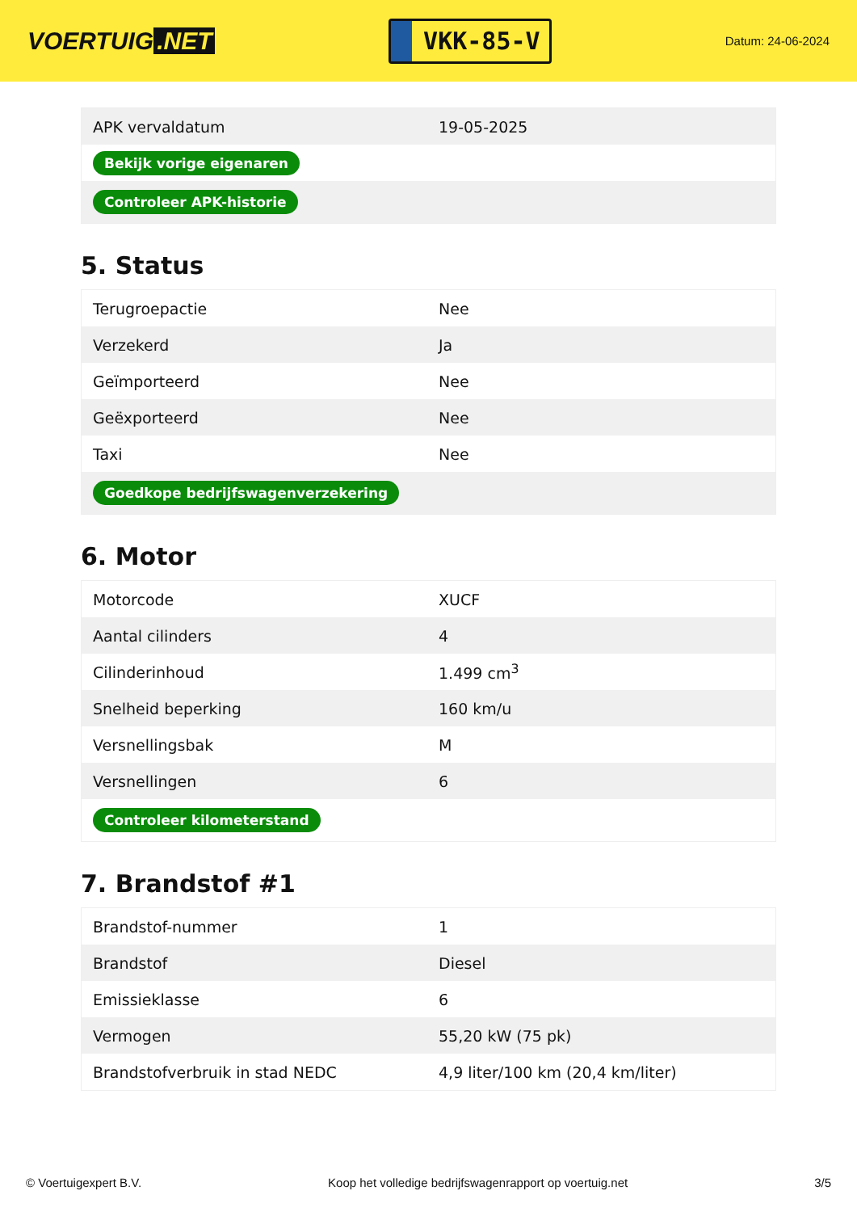VOERTUIG.NET
VKK-85-V
Datum: 24-06-2024
| APK vervaldatum | 19-05-2025 |
| Bekijk vorige eigenaren | |
| Controleer APK-historie | |
5. Status
| Terugroepactie | Nee |
| Verzekerd | Ja |
| Geïmporteerd | Nee |
| Geëxporteerd | Nee |
| Taxi | Nee |
| Goedkope bedrijfswagenverzekering | |
6. Motor
| Motorcode | XUCF |
| Aantal cilinders | 4 |
| Cilinderinhoud | 1.499 cm<sup>3</sup> |
| Snelheid beperking | 160 km/u |
| Versnellingsbak | M |
| Versnellingen | 6 |
| Controleer kilometerstand | |
7. Brandstof #1
| Brandstof-nummer | 1 |
| Brandstof | Diesel |
| Emissieklasse | 6 |
| Vermogen | 55,20 kW (75 pk) |
| Brandstofverbruik in stad NEDC | 4,9 liter/100 km (20,4 km/liter) |
© Voertuigexpert B.V. Koop het volledige bedrijfswagenrapport op voertuig.net 3/5